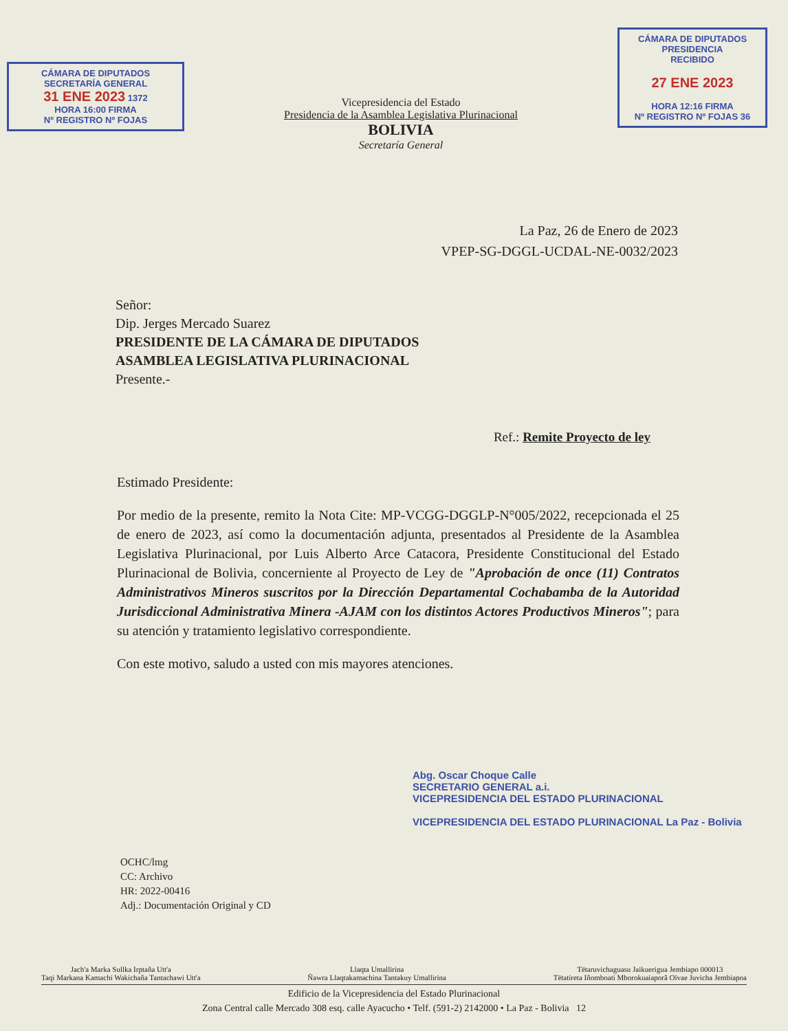CÁMARA DE DIPUTADOS
SECRETARÍA GENERAL
31 ENE 2023 1372
HORA 16:00 FIRMA
Nº REGISTRO Nº FOJAS
Vicepresidencia del Estado
Presidencia de la Asamblea Legislativa Plurinacional
BOLIVIA
Secretaría General
CÁMARA DE DIPUTADOS
PRESIDENCIA
RECIBIDO
27 ENE 2023
HORA 12:16 FIRMA
Nº REGISTRO Nº FOJAS 36
La Paz, 26 de Enero de 2023
VPEP-SG-DGGL-UCDAL-NE-0032/2023
Señor:
Dip. Jerges Mercado Suarez
PRESIDENTE DE LA CÁMARA DE DIPUTADOS
ASAMBLEA LEGISLATIVA PLURINACIONAL
Presente.-
Ref.: Remite Proyecto de ley
Estimado Presidente:
Por medio de la presente, remito la Nota Cite: MP-VCGG-DGGLP-N°005/2022, recepcionada el 25 de enero de 2023, así como la documentación adjunta, presentados al Presidente de la Asamblea Legislativa Plurinacional, por Luis Alberto Arce Catacora, Presidente Constitucional del Estado Plurinacional de Bolivia, concerniente al Proyecto de Ley de "Aprobación de once (11) Contratos Administrativos Mineros suscritos por la Dirección Departamental Cochabamba de la Autoridad Jurisdiccional Administrativa Minera -AJAM con los distintos Actores Productivos Mineros"; para su atención y tratamiento legislativo correspondiente.
Con este motivo, saludo a usted con mis mayores atenciones.
Abg. Oscar Choque Calle
SECRETARIO GENERAL a.i.
VICEPRESIDENCIA DEL ESTADO PLURINACIONAL
VICEPRESIDENCIA DEL ESTADO PLURINACIONAL La Paz - Bolivia
OCHC/lmg
CC: Archivo
HR: 2022-00416
Adj.: Documentación Original y CD
Jach'a Marka Sullka Irptaña Utt'a
Taqi Markana Kamachi Wakichaña Tantachawi Utt'a Llaqta Umallirina
Ñawra Llaqtakamachina Tantakuy Umallirina Tëtaruvichaguasu Jaikuerigua Jembiapo 000013
Tëtatireta Iñomboati Mborokuaiaporã Oïvae Juvicha Jembiapoa
Edificio de la Vicepresidencia del Estado Plurinacional
Zona Central calle Mercado 308 esq. calle Ayacucho • Telf. (591-2) 2142000 • La Paz - Bolivia 12